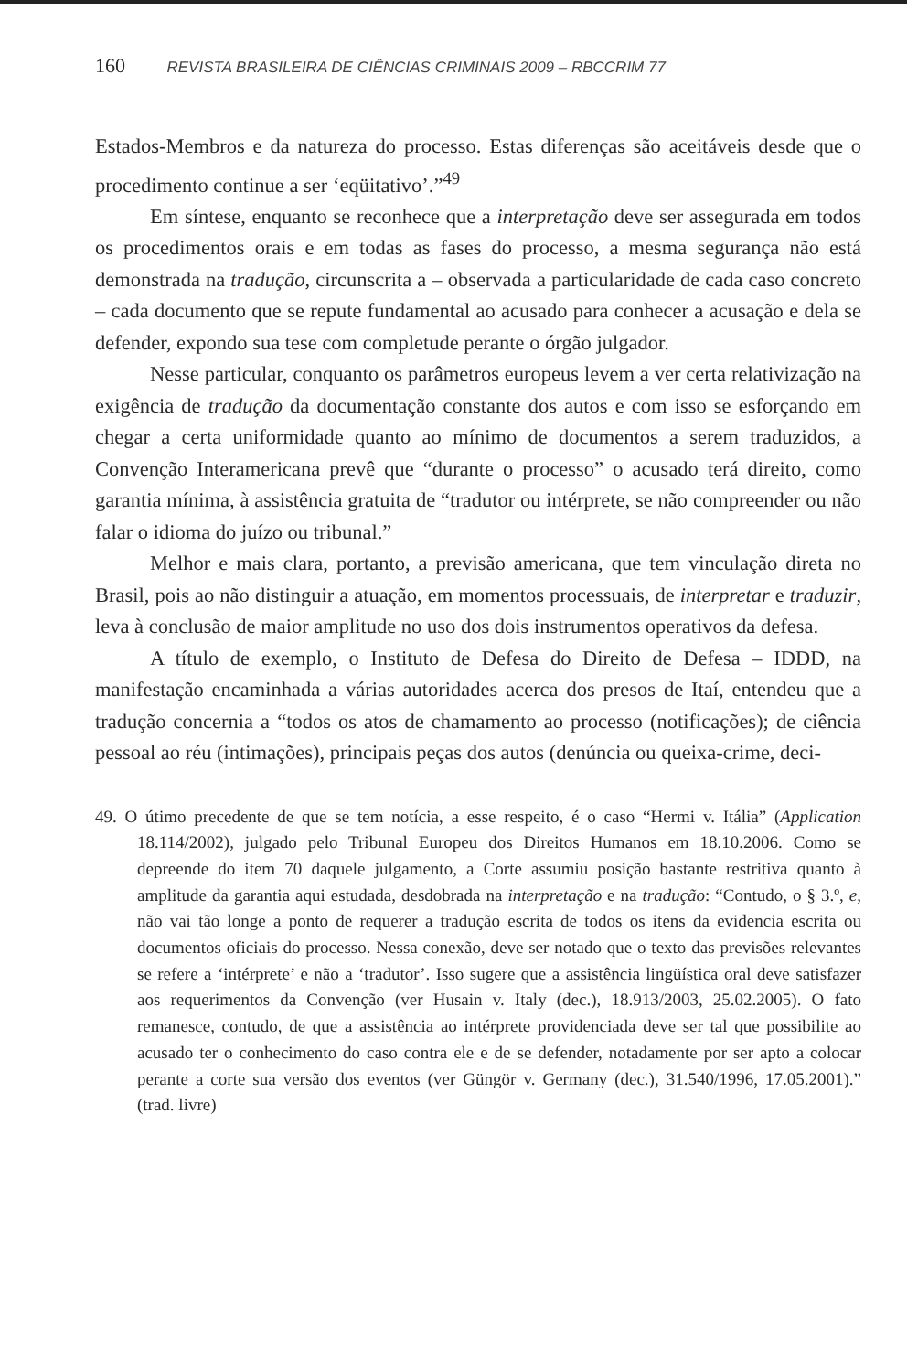160 REVISTA BRASILEIRA DE CIÊNCIAS CRIMINAIS 2009 – RBCCRIM 77
Estados-Membros e da natureza do processo. Estas diferenças são aceitáveis desde que o procedimento continue a ser ‘eqüitativo’.”<sup>49</sup>
Em síntese, enquanto se reconhece que a interpretação deve ser assegurada em todos os procedimentos orais e em todas as fases do processo, a mesma segurança não está demonstrada na tradução, circunscrita a – observada a particularidade de cada caso concreto – cada documento que se repute fundamental ao acusado para conhecer a acusação e dela se defender, expondo sua tese com completude perante o órgão julgador.
Nesse particular, conquanto os parâmetros europeus levem a ver certa relativização na exigência de tradução da documentação constante dos autos e com isso se esforçando em chegar a certa uniformidade quanto ao mínimo de documentos a serem traduzidos, a Convenção Interamericana prevê que “durante o processo” o acusado terá direito, como garantia mínima, à assistência gratuita de “tradutor ou intérprete, se não compreender ou não falar o idioma do juízo ou tribunal.”
Melhor e mais clara, portanto, a previsão americana, que tem vinculação direta no Brasil, pois ao não distinguir a atuação, em momentos processuais, de interpretar e traduzir, leva à conclusão de maior amplitude no uso dos dois instrumentos operativos da defesa.
A título de exemplo, o Instituto de Defesa do Direito de Defesa – IDDD, na manifestação encaminhada a várias autoridades acerca dos presos de Itaí, entendeu que a tradução concernia a “todos os atos de chamamento ao processo (notificações); de ciência pessoal ao réu (intimações), principais peças dos autos (denúncia ou queixa-crime, deci-
49. O útimo precedente de que se tem notícia, a esse respeito, é o caso “Hermi v. Itália” (Application 18.114/2002), julgado pelo Tribunal Europeu dos Direitos Humanos em 18.10.2006. Como se depreende do item 70 daquele julgamento, a Corte assumiu posição bastante restritiva quanto à amplitude da garantia aqui estudada, desdobrada na interpretação e na tradução: “Contudo, o § 3.º, e, não vai tão longe a ponto de requerer a tradução escrita de todos os itens da evidencia escrita ou documentos oficiais do processo. Nessa conexão, deve ser notado que o texto das previsões relevantes se refere a ‘intérprete’ e não a ‘tradutor’. Isso sugere que a assistência lingüística oral deve satisfazer aos requerimentos da Convenção (ver Husain v. Italy (dec.), 18.913/2003, 25.02.2005). O fato remanesce, contudo, de que a assistência ao intérprete providenciada deve ser tal que possibilite ao acusado ter o conhecimento do caso contra ele e de se defender, notadamente por ser apto a colocar perante a corte sua versão dos eventos (ver Güngör v. Germany (dec.), 31.540/1996, 17.05.2001).” (trad. livre)